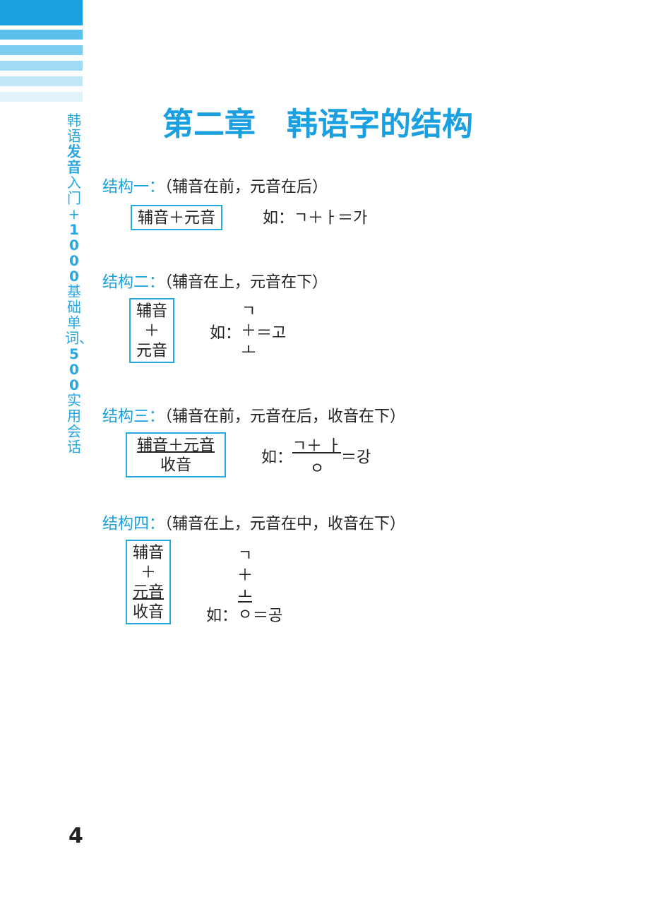韩语发音入门+1000基础单词、500实用会话
第二章　韩语字的结构
结构一：（辅音在前，元音在后）
辅音＋元音 如：ㄱ＋ㅏ＝가
结构二：（辅音在上，元音在下）
辅音
＋
元音 如： ㄱ
＋
ㅗ ＝고
结构三：（辅音在前，元音在后，收音在下）
辅音＋元音
收音 如： ㄱ＋ ㅏ
ㅇ ＝강
结构四：（辅音在上，元音在中，收音在下）
辅音
＋
元音
收音 如： ㄱ
＋
ㅗ
ㅇ ＝공
4